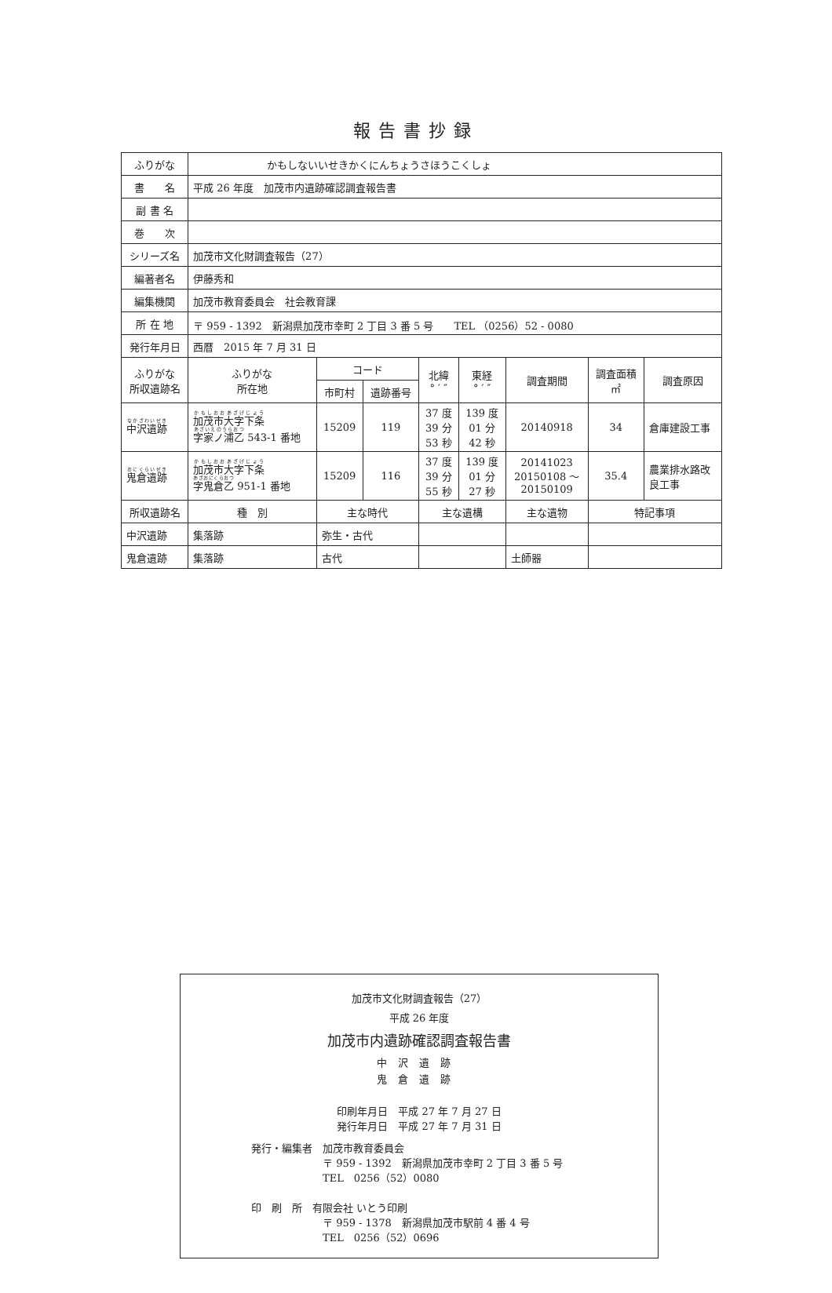報告書抄録
| ふりがな | かもしないいせきかくにんちょうさほうこくしょ | | | | | | | |
| 書 名 | 平成 26 年度 加茂市内遺跡確認調査報告書 | | | | | | | |
| 副 書 名 | | | | | | | | |
| 巻 次 | | | | | | | | |
| シリーズ名 | 加茂市文化財調査報告（27） | | | | | | | |
| 編著者名 | 伊藤秀和 | | | | | | | |
| 編集機関 | 加茂市教育委員会 社会教育課 | | | | | | | |
| 所 在 地 | 〒 959 - 1392 新潟県加茂市幸町 2 丁目 3 番 5 号 TEL （0256）52 - 0080 | | | | | | | |
| 発行年月日 | 西暦 2015 年 7 月 31 日 | | | | | | | |
| ふりがな 所収遺跡名 | ふりがな 所在地 | コード | | 北緯 ° ′ ″ | 東経 ° ′ ″ | 調査期間 | 調査面積 ㎡ | 調査原因 |
| | | 市町村 | 遺跡番号 | | | | | |
| 中沢遺跡 | 加茂市大字下条 字家ノ浦乙 543-1 番地 | 15209 | 119 | 37 度 39 分 53 秒 | 139 度 01 分 42 秒 | 20140918 | 34 | 倉庫建設工事 |
| 鬼倉遺跡 | 加茂市大字下条 字鬼倉乙 951-1 番地 | 15209 | 116 | 37 度 39 分 55 秒 | 139 度 01 分 27 秒 | 20141023 20150108 ～ 20150109 | 35.4 | 農業排水路改 良工事 |
| 所収遺跡名 | 種 別 | 主な時代 | | 主な遺構 | | 主な遺物 | 特記事項 | |
| 中沢遺跡 | 集落跡 | 弥生・古代 | | | | | | |
| 鬼倉遺跡 | 集落跡 | 古代 | | | | 土師器 | | |
加茂市文化財調査報告（27）
平成 26 年度
加茂市内遺跡確認調査報告書
中沢遺跡
鬼倉遺跡
印刷年月日　平成 27 年 7 月 27 日
発行年月日　平成 27 年 7 月 31 日
発行・編集者　加茂市教育委員会
　　　　　　　〒 959 - 1392　新潟県加茂市幸町 2 丁目 3 番 5 号
　　　　　　　TEL　0256（52）0080
印　刷　所　有限会社 いとう印刷
　　　　　　　〒 959 - 1378　新潟県加茂市駅前 4 番 4 号
　　　　　　　TEL　0256（52）0696